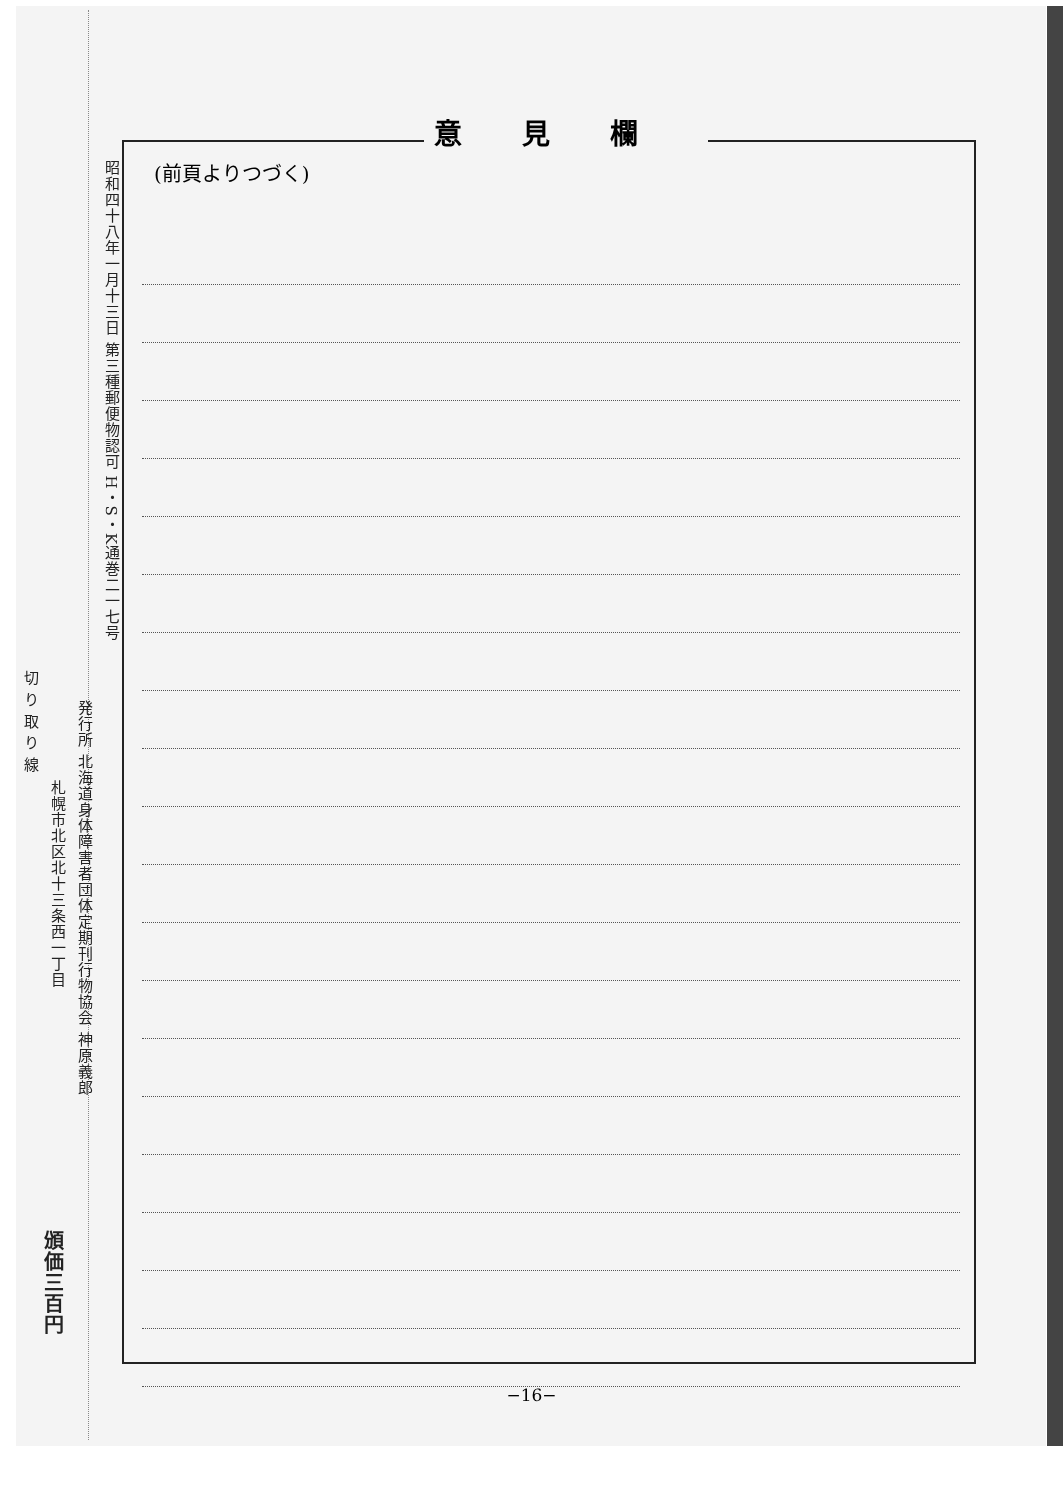昭和四十八年一月十三日 第三種郵便物認可 H・S・K通巻二一七号
発行所 北海道身体障害者団体定期刊行物協会 神原義郎
札幌市北区北十三条西一丁目
切 り 取 り 線
頒価三百円
意見欄
(前頁よりつづく)
−16−